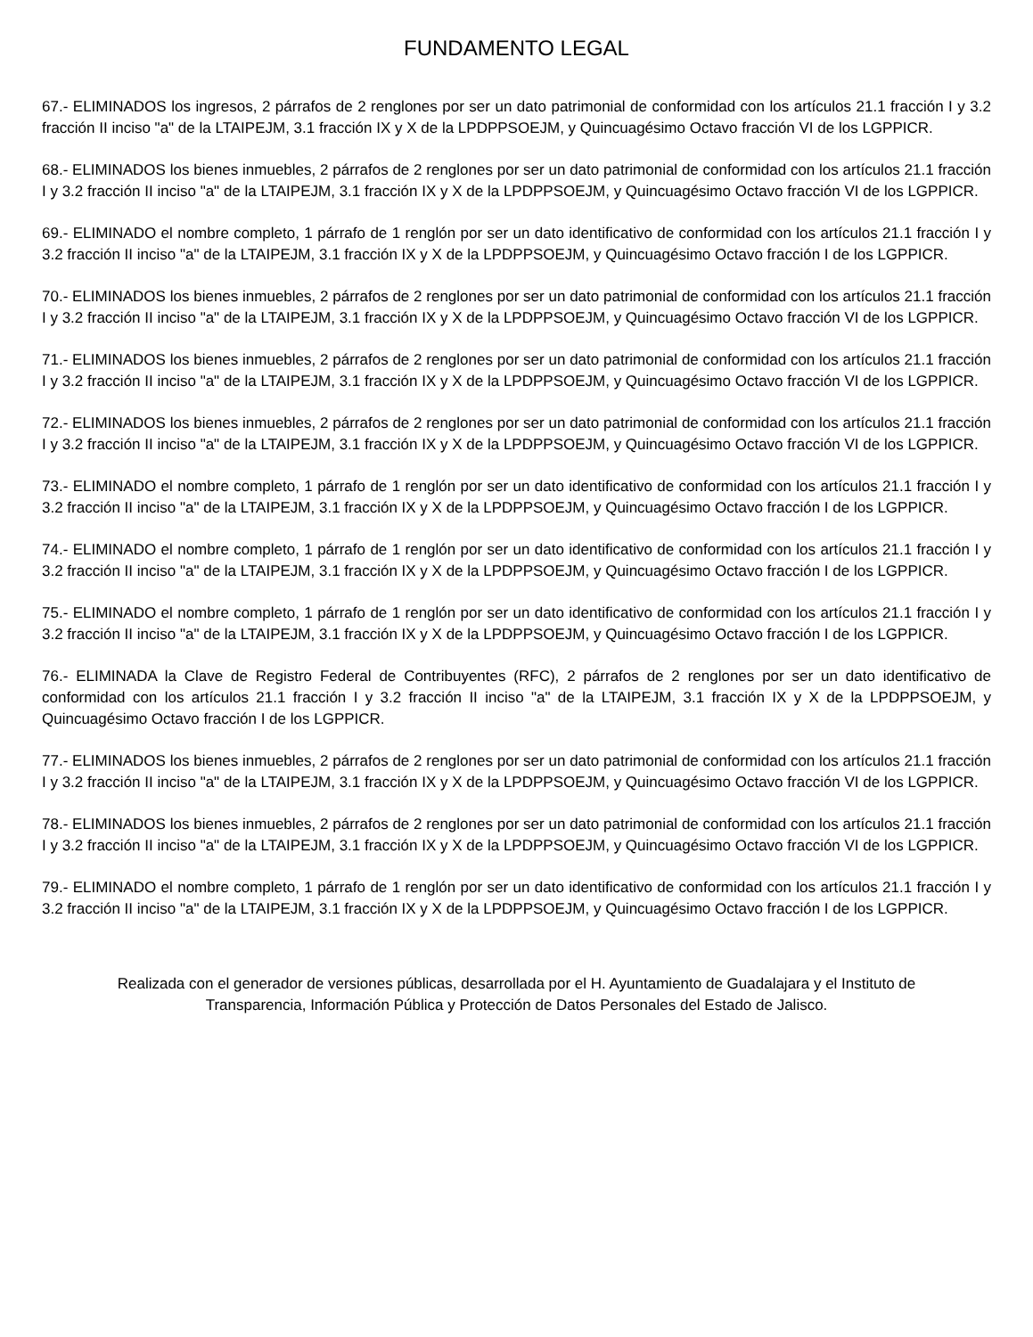FUNDAMENTO LEGAL
67.- ELIMINADOS los ingresos, 2 párrafos de 2 renglones por ser un dato patrimonial de conformidad con los artículos 21.1 fracción I y 3.2 fracción II inciso "a" de la LTAIPEJM, 3.1 fracción IX y X de la LPDPPSOEJM, y Quincuagésimo Octavo fracción VI de los LGPPICR.
68.- ELIMINADOS los bienes inmuebles, 2 párrafos de 2 renglones por ser un dato patrimonial de conformidad con los artículos 21.1 fracción I y 3.2 fracción II inciso "a" de la LTAIPEJM, 3.1 fracción IX y X de la LPDPPSOEJM, y Quincuagésimo Octavo fracción VI de los LGPPICR.
69.- ELIMINADO el nombre completo, 1 párrafo de 1 renglón por ser un dato identificativo de conformidad con los artículos 21.1 fracción I y 3.2 fracción II inciso "a" de la LTAIPEJM, 3.1 fracción IX y X de la LPDPPSOEJM, y Quincuagésimo Octavo fracción I de los LGPPICR.
70.- ELIMINADOS los bienes inmuebles, 2 párrafos de 2 renglones por ser un dato patrimonial de conformidad con los artículos 21.1 fracción I y 3.2 fracción II inciso "a" de la LTAIPEJM, 3.1 fracción IX y X de la LPDPPSOEJM, y Quincuagésimo Octavo fracción VI de los LGPPICR.
71.- ELIMINADOS los bienes inmuebles, 2 párrafos de 2 renglones por ser un dato patrimonial de conformidad con los artículos 21.1 fracción I y 3.2 fracción II inciso "a" de la LTAIPEJM, 3.1 fracción IX y X de la LPDPPSOEJM, y Quincuagésimo Octavo fracción VI de los LGPPICR.
72.- ELIMINADOS los bienes inmuebles, 2 párrafos de 2 renglones por ser un dato patrimonial de conformidad con los artículos 21.1 fracción I y 3.2 fracción II inciso "a" de la LTAIPEJM, 3.1 fracción IX y X de la LPDPPSOEJM, y Quincuagésimo Octavo fracción VI de los LGPPICR.
73.- ELIMINADO el nombre completo, 1 párrafo de 1 renglón por ser un dato identificativo de conformidad con los artículos 21.1 fracción I y 3.2 fracción II inciso "a" de la LTAIPEJM, 3.1 fracción IX y X de la LPDPPSOEJM, y Quincuagésimo Octavo fracción I de los LGPPICR.
74.- ELIMINADO el nombre completo, 1 párrafo de 1 renglón por ser un dato identificativo de conformidad con los artículos 21.1 fracción I y 3.2 fracción II inciso "a" de la LTAIPEJM, 3.1 fracción IX y X de la LPDPPSOEJM, y Quincuagésimo Octavo fracción I de los LGPPICR.
75.- ELIMINADO el nombre completo, 1 párrafo de 1 renglón por ser un dato identificativo de conformidad con los artículos 21.1 fracción I y 3.2 fracción II inciso "a" de la LTAIPEJM, 3.1 fracción IX y X de la LPDPPSOEJM, y Quincuagésimo Octavo fracción I de los LGPPICR.
76.- ELIMINADA la Clave de Registro Federal de Contribuyentes (RFC), 2 párrafos de 2 renglones por ser un dato identificativo de conformidad con los artículos 21.1 fracción I y 3.2 fracción II inciso "a" de la LTAIPEJM, 3.1 fracción IX y X de la LPDPPSOEJM, y Quincuagésimo Octavo fracción I de los LGPPICR.
77.- ELIMINADOS los bienes inmuebles, 2 párrafos de 2 renglones por ser un dato patrimonial de conformidad con los artículos 21.1 fracción I y 3.2 fracción II inciso "a" de la LTAIPEJM, 3.1 fracción IX y X de la LPDPPSOEJM, y Quincuagésimo Octavo fracción VI de los LGPPICR.
78.- ELIMINADOS los bienes inmuebles, 2 párrafos de 2 renglones por ser un dato patrimonial de conformidad con los artículos 21.1 fracción I y 3.2 fracción II inciso "a" de la LTAIPEJM, 3.1 fracción IX y X de la LPDPPSOEJM, y Quincuagésimo Octavo fracción VI de los LGPPICR.
79.- ELIMINADO el nombre completo, 1 párrafo de 1 renglón por ser un dato identificativo de conformidad con los artículos 21.1 fracción I y 3.2 fracción II inciso "a" de la LTAIPEJM, 3.1 fracción IX y X de la LPDPPSOEJM, y Quincuagésimo Octavo fracción I de los LGPPICR.
Realizada con el generador de versiones públicas, desarrollada por el H. Ayuntamiento de Guadalajara y el Instituto de
Transparencia, Información Pública y Protección de Datos Personales del Estado de Jalisco.